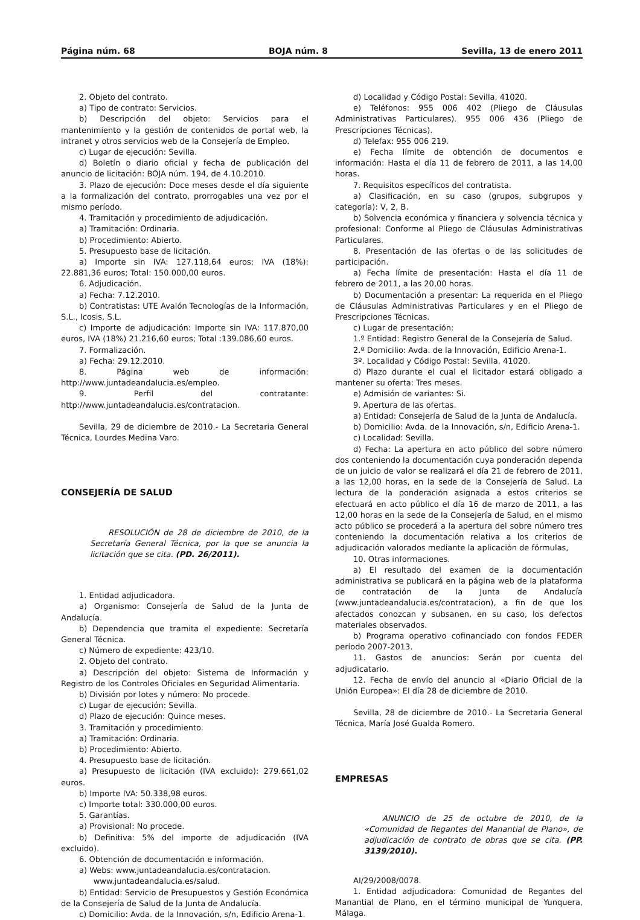Página núm. 68 BOJA núm. 8 Sevilla, 13 de enero 2011
2. Objeto del contrato.
a) Tipo de contrato: Servicios.
b) Descripción del objeto: Servicios para el mantenimiento y la gestión de contenidos de portal web, la intranet y otros servicios web de la Consejería de Empleo.
c) Lugar de ejecución: Sevilla.
d) Boletín o diario oficial y fecha de publicación del anuncio de licitación: BOJA núm. 194, de 4.10.2010.
3. Plazo de ejecución: Doce meses desde el día siguiente a la formalización del contrato, prorrogables una vez por el mismo período.
4. Tramitación y procedimiento de adjudicación.
a) Tramitación: Ordinaria.
b) Procedimiento: Abierto.
5. Presupuesto base de licitación.
a) Importe sin IVA: 127.118,64 euros; IVA (18%): 22.881,36 euros; Total: 150.000,00 euros.
6. Adjudicación.
a) Fecha: 7.12.2010.
b) Contratistas: UTE Avalón Tecnologías de la Información, S.L., Icosis, S.L.
c) Importe de adjudicación: Importe sin IVA: 117.870,00 euros, IVA (18%) 21.216,60 euros; Total :139.086,60 euros.
7. Formalización.
a) Fecha: 29.12.2010.
8. Página web de información: http://www.juntadeandalucia.es/empleo.
9. Perfil del contratante: http://www.juntadeandalucia.es/contratacion.
Sevilla, 29 de diciembre de 2010.- La Secretaria General Técnica, Lourdes Medina Varo.
CONSEJERÍA DE SALUD
RESOLUCIÓN de 28 de diciembre de 2010, de la Secretaría General Técnica, por la que se anuncia la licitación que se cita. (PD. 26/2011).
1. Entidad adjudicadora.
a) Organismo: Consejería de Salud de la Junta de Andalucía.
b) Dependencia que tramita el expediente: Secretaría General Técnica.
c) Número de expediente: 423/10.
2. Objeto del contrato.
a) Descripción del objeto: Sistema de Información y Registro de los Controles Oficiales en Seguridad Alimentaria.
b) División por lotes y número: No procede.
c) Lugar de ejecución: Sevilla.
d) Plazo de ejecución: Quince meses.
3. Tramitación y procedimiento.
a) Tramitación: Ordinaria.
b) Procedimiento: Abierto.
4. Presupuesto base de licitación.
a) Presupuesto de licitación (IVA excluido): 279.661,02 euros.
b) Importe IVA: 50.338,98 euros.
c) Importe total: 330.000,00 euros.
5. Garantías.
a) Provisional: No procede.
b) Definitiva: 5% del importe de adjudicación (IVA excluido).
6. Obtención de documentación e información.
a) Webs: www.juntadeandalucia.es/contratacion.
www.juntadeandalucia.es/salud.
b) Entidad: Servicio de Presupuestos y Gestión Económica de la Consejería de Salud de la Junta de Andalucía.
c) Domicilio: Avda. de la Innovación, s/n, Edificio Arena-1.
d) Localidad y Código Postal: Sevilla, 41020.
e) Teléfonos: 955 006 402 (Pliego de Cláusulas Administrativas Particulares). 955 006 436 (Pliego de Prescripciones Técnicas).
d) Telefax: 955 006 219.
e) Fecha límite de obtención de documentos e información: Hasta el día 11 de febrero de 2011, a las 14,00 horas.
7. Requisitos específicos del contratista.
a) Clasificación, en su caso (grupos, subgrupos y categoría): V, 2, B.
b) Solvencia económica y financiera y solvencia técnica y profesional: Conforme al Pliego de Cláusulas Administrativas Particulares.
8. Presentación de las ofertas o de las solicitudes de participación.
a) Fecha límite de presentación: Hasta el día 11 de febrero de 2011, a las 20,00 horas.
b) Documentación a presentar: La requerida en el Pliego de Cláusulas Administrativas Particulares y en el Pliego de Prescripciones Técnicas.
c) Lugar de presentación:
1.º Entidad: Registro General de la Consejería de Salud.
2.º Domicilio: Avda. de la Innovación, Edificio Arena-1.
3º. Localidad y Código Postal: Sevilla, 41020.
d) Plazo durante el cual el licitador estará obligado a mantener su oferta: Tres meses.
e) Admisión de variantes: Si.
9. Apertura de las ofertas.
a) Entidad: Consejería de Salud de la Junta de Andalucía.
b) Domicilio: Avda. de la Innovación, s/n, Edificio Arena-1.
c) Localidad: Sevilla.
d) Fecha: La apertura en acto público del sobre número dos conteniendo la documentación cuya ponderación dependa de un juicio de valor se realizará el día 21 de febrero de 2011, a las 12,00 horas, en la sede de la Consejería de Salud. La lectura de la ponderación asignada a estos criterios se efectuará en acto público el día 16 de marzo de 2011, a las 12,00 horas en la sede de la Consejería de Salud, en el mismo acto público se procederá a la apertura del sobre número tres conteniendo la documentación relativa a los criterios de adjudicación valorados mediante la aplicación de fórmulas,
10. Otras informaciones.
a) El resultado del examen de la documentación administrativa se publicará en la página web de la plataforma de contratación de la Junta de Andalucía (www.juntadeandalucia.es/contratacion), a fin de que los afectados conozcan y subsanen, en su caso, los defectos materiales observados.
b) Programa operativo cofinanciado con fondos FEDER período 2007-2013.
11. Gastos de anuncios: Serán por cuenta del adjudicatario.
12. Fecha de envío del anuncio al «Diario Oficial de la Unión Europea»: El día 28 de diciembre de 2010.
Sevilla, 28 de diciembre de 2010.- La Secretaria General Técnica, María José Gualda Romero.
EMPRESAS
ANUNCIO de 25 de octubre de 2010, de la «Comunidad de Regantes del Manantial de Plano», de adjudicación de contrato de obras que se cita. (PP. 3139/2010).
AI/29/2008/0078.
1. Entidad adjudicadora: Comunidad de Regantes del Manantial de Plano, en el término municipal de Yunquera, Málaga.